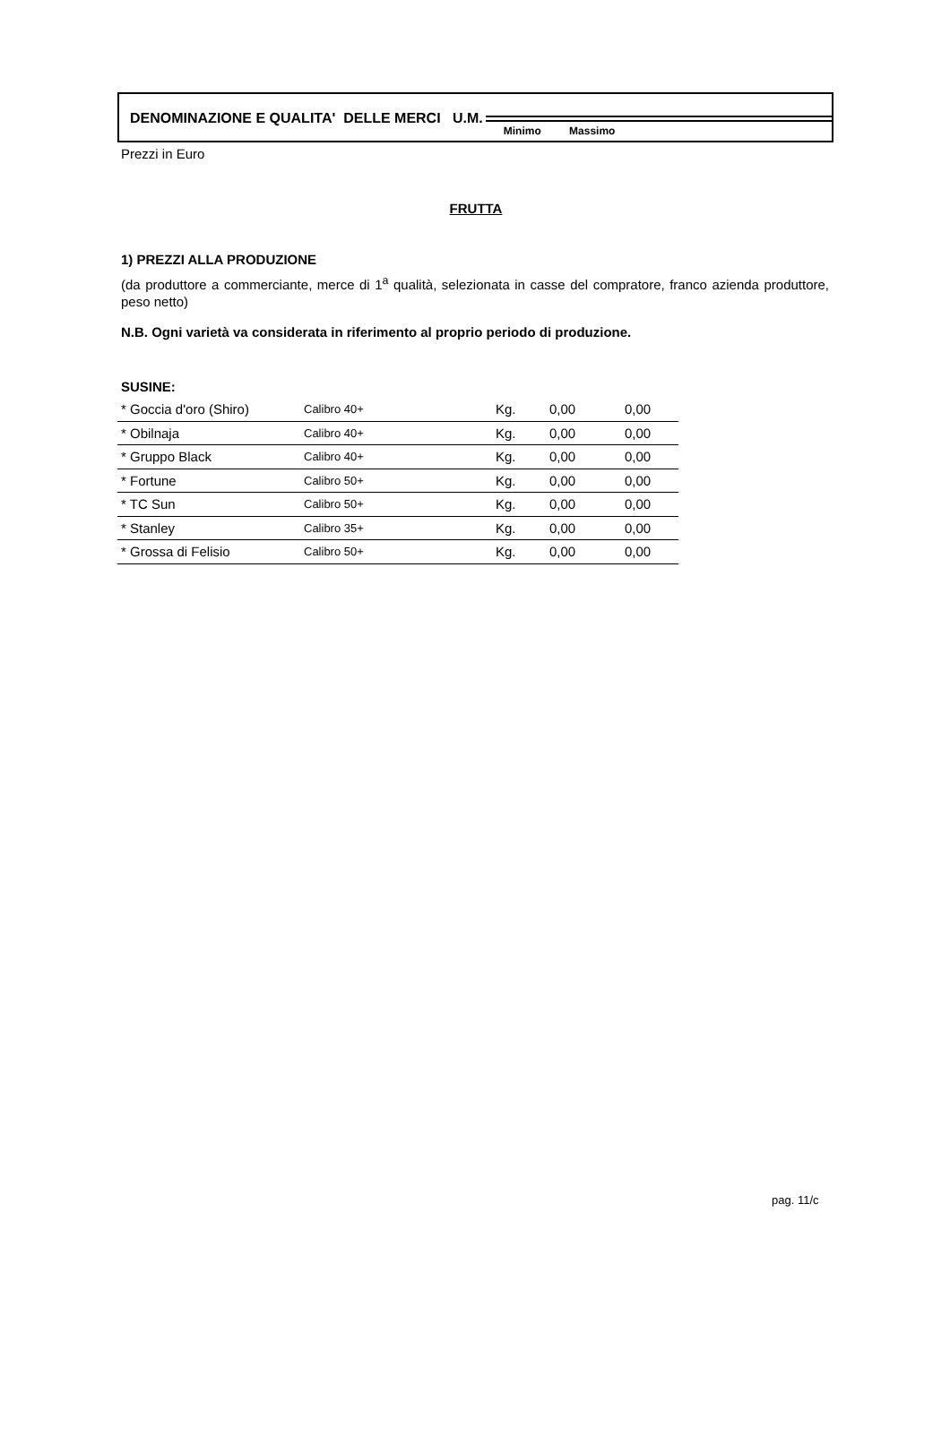DENOMINAZIONE E QUALITA' DELLE MERCI U.M.
Minimo Massimo
Prezzi in Euro
FRUTTA
1) PREZZI ALLA PRODUZIONE
(da produttore a commerciante, merce di 1<sup>a</sup> qualità, selezionata in casse del compratore, franco azienda produttore, peso netto)
N.B. Ogni varietà va considerata in riferimento al proprio periodo di produzione.
SUSINE:
| * Goccia d'oro (Shiro) | Calibro 40+ | Kg. | 0,00 | 0,00 |
| * Obilnaja | Calibro 40+ | Kg. | 0,00 | 0,00 |
| * Gruppo Black | Calibro 40+ | Kg. | 0,00 | 0,00 |
| * Fortune | Calibro 50+ | Kg. | 0,00 | 0,00 |
| * TC Sun | Calibro 50+ | Kg. | 0,00 | 0,00 |
| * Stanley | Calibro 35+ | Kg. | 0,00 | 0,00 |
| * Grossa di Felisio | Calibro 50+ | Kg. | 0,00 | 0,00 |
pag. 11/c